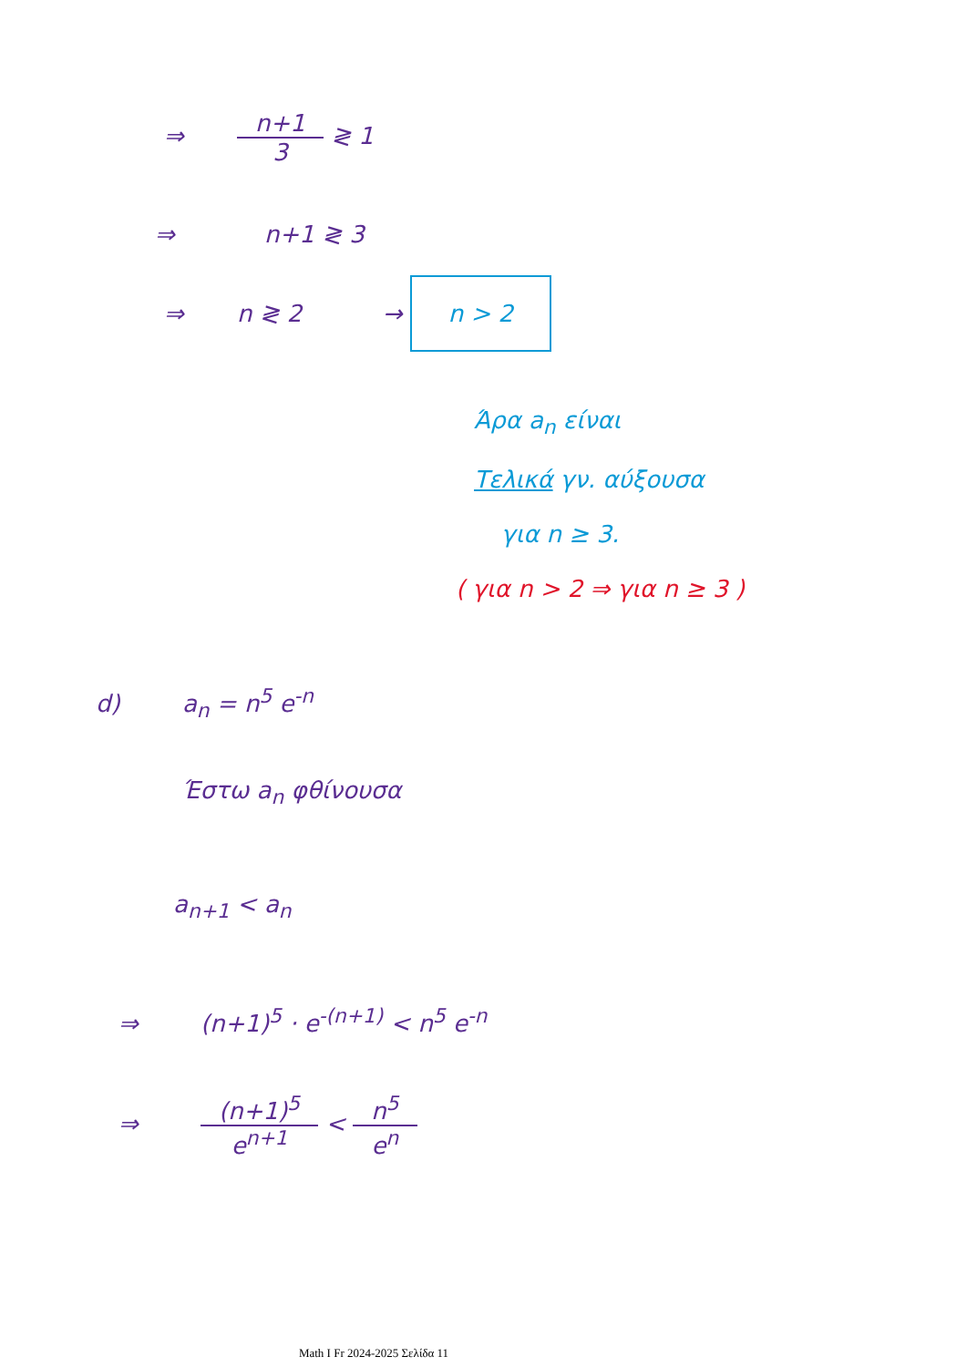⇒ n+1 3 ≷ 1
⇒ n+1 ≷ 3
⇒ n ≷ 2 → n > 2
Άρα a<sub>n</sub> είναι
Τελικά γν. αύξουσα
για n ≥ 3.
( για n > 2 ⇒ για n ≥ 3 )
d) a<sub>n</sub> = n<sup>5</sup> e<sup>-n</sup>
Έστω a<sub>n</sub> φθίνουσα
a<sub>n+1</sub> < a<sub>n</sub>
⇒ (n+1)<sup>5</sup> · e<sup>-(n+1)</sup> < n<sup>5</sup> e<sup>-n</sup>
⇒ (n+1)<sup>5</sup> e<sup>n+1</sup> < n<sup>5</sup> e<sup>n</sup>
Math I Fr 2024-2025 Σελίδα 11